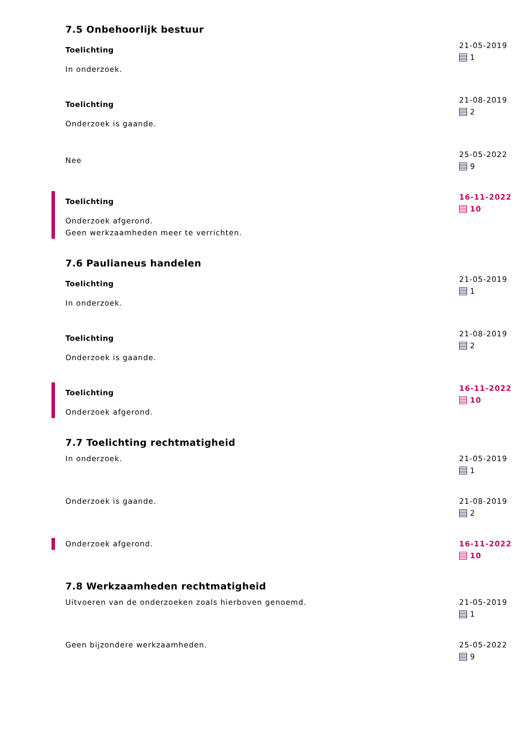7.5 Onbehoorlijk bestuur
Toelichting
In onderzoek.
21-05-2019
1
Toelichting
Onderzoek is gaande.
21-08-2019
2
Nee
25-05-2022
9
Toelichting
Onderzoek afgerond.
Geen werkzaamheden meer te verrichten.
16-11-2022
10
7.6 Paulianeus handelen
Toelichting
In onderzoek.
21-05-2019
1
Toelichting
Onderzoek is gaande.
21-08-2019
2
Toelichting
Onderzoek afgerond.
16-11-2022
10
7.7 Toelichting rechtmatigheid
In onderzoek. 21-05-2019
1
Onderzoek is gaande. 21-08-2019
2
Onderzoek afgerond. 16-11-2022
10
7.8 Werkzaamheden rechtmatigheid
Uitvoeren van de onderzoeken zoals hierboven genoemd. 21-05-2019
1
Geen bijzondere werkzaamheden. 25-05-2022
9